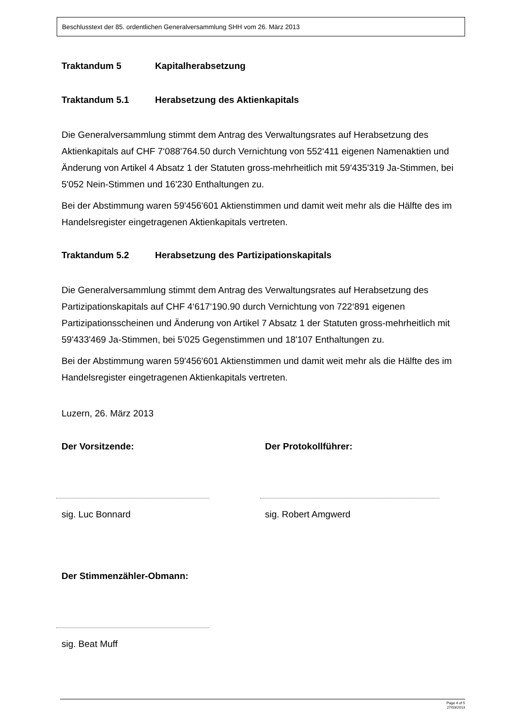Beschlusstext der 85. ordentlichen Generalversammlung SHH vom 26. März 2013
Traktandum 5 Kapitalherabsetzung
Traktandum 5.1 Herabsetzung des Aktienkapitals
Die Generalversammlung stimmt dem Antrag des Verwaltungsrates auf Herabsetzung des Aktienkapitals auf CHF 7‘088'764.50 durch Vernichtung von 552‘411 eigenen Namenaktien und Änderung von Artikel 4 Absatz 1 der Statuten gross-mehrheitlich mit 59'435'319 Ja-Stimmen, bei 5'052 Nein-Stimmen und 16'230 Enthaltungen zu.
Bei der Abstimmung waren 59'456'601 Aktienstimmen und damit weit mehr als die Hälfte des im Handelsregister eingetragenen Aktienkapitals vertreten.
Traktandum 5.2 Herabsetzung des Partizipationskapitals
Die Generalversammlung stimmt dem Antrag des Verwaltungsrates auf Herabsetzung des Partizipationskapitals auf CHF 4‘617‘190.90 durch Vernichtung von 722‘891 eigenen Partizipationsscheinen und Änderung von Artikel 7 Absatz 1 der Statuten gross-mehrheitlich mit 59'433'469 Ja-Stimmen, bei 5'025 Gegenstimmen und 18'107 Enthaltungen zu.
Bei der Abstimmung waren 59'456'601 Aktienstimmen und damit weit mehr als die Hälfte des im Handelsregister eingetragenen Aktienkapitals vertreten.
Luzern, 26. März 2013
Der Vorsitzende:
sig. Luc Bonnard
Der Protokollführer:
sig. Robert Amgwerd
Der Stimmenzähler-Obmann:
sig. Beat Muff
Page 4 of 5
27/03/2013